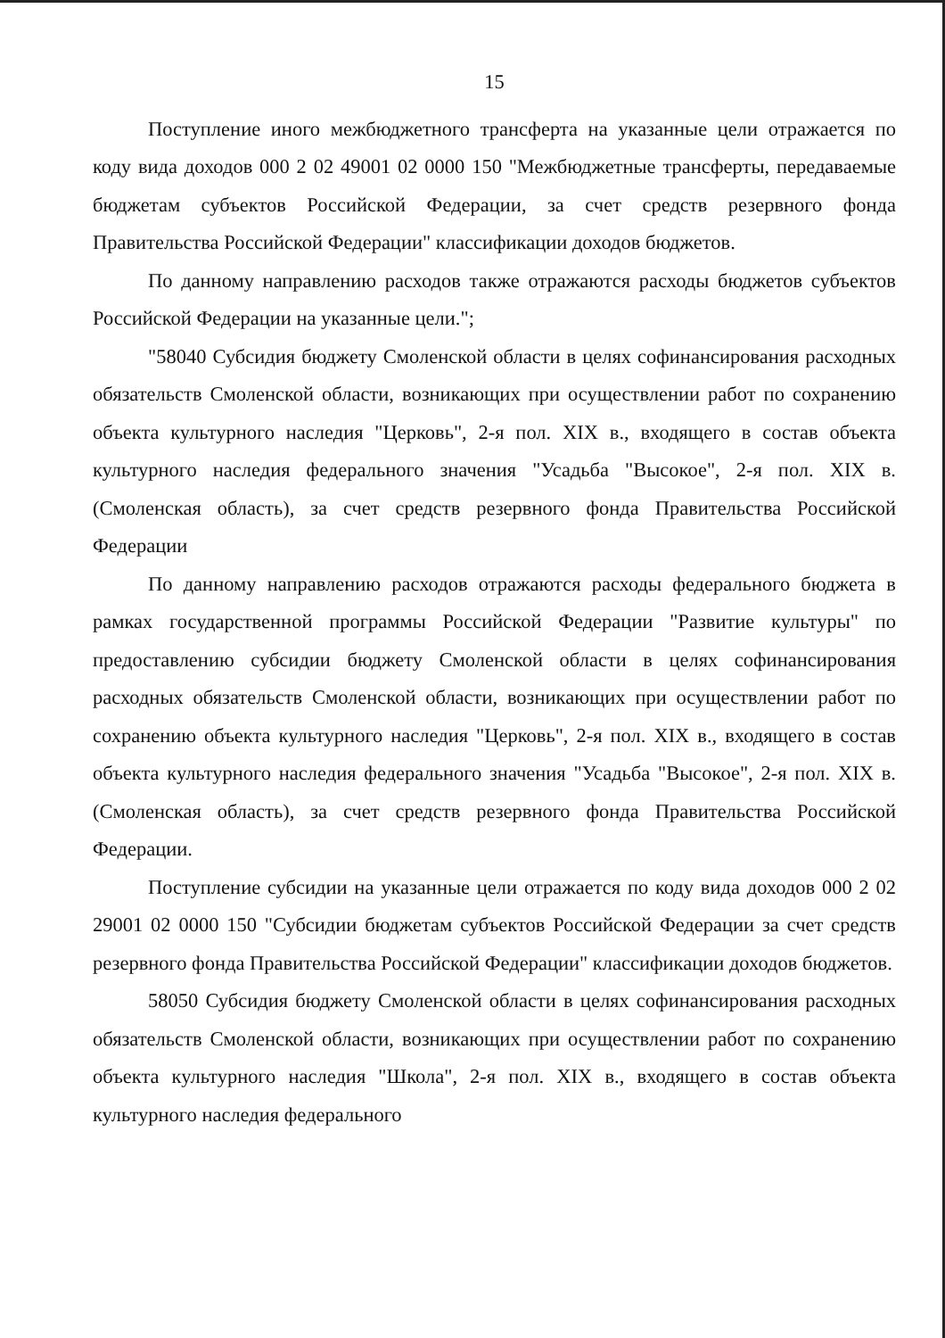15
Поступление иного межбюджетного трансферта на указанные цели отражается по коду вида доходов 000 2 02 49001 02 0000 150 "Межбюджетные трансферты, передаваемые бюджетам субъектов Российской Федерации, за счет средств резервного фонда Правительства Российской Федерации" классификации доходов бюджетов.
По данному направлению расходов также отражаются расходы бюджетов субъектов Российской Федерации на указанные цели.";
"58040 Субсидия бюджету Смоленской области в целях софинансирования расходных обязательств Смоленской области, возникающих при осуществлении работ по сохранению объекта культурного наследия "Церковь", 2-я пол. XIX в., входящего в состав объекта культурного наследия федерального значения "Усадьба "Высокое", 2-я пол. XIX в. (Смоленская область), за счет средств резервного фонда Правительства Российской Федерации
По данному направлению расходов отражаются расходы федерального бюджета в рамках государственной программы Российской Федерации "Развитие культуры" по предоставлению субсидии бюджету Смоленской области в целях софинансирования расходных обязательств Смоленской области, возникающих при осуществлении работ по сохранению объекта культурного наследия "Церковь", 2-я пол. XIX в., входящего в состав объекта культурного наследия федерального значения "Усадьба "Высокое", 2-я пол. XIX в. (Смоленская область), за счет средств резервного фонда Правительства Российской Федерации.
Поступление субсидии на указанные цели отражается по коду вида доходов 000 2 02 29001 02 0000 150 "Субсидии бюджетам субъектов Российской Федерации за счет средств резервного фонда Правительства Российской Федерации" классификации доходов бюджетов.
58050 Субсидия бюджету Смоленской области в целях софинансирования расходных обязательств Смоленской области, возникающих при осуществлении работ по сохранению объекта культурного наследия "Школа", 2-я пол. XIX в., входящего в состав объекта культурного наследия федерального